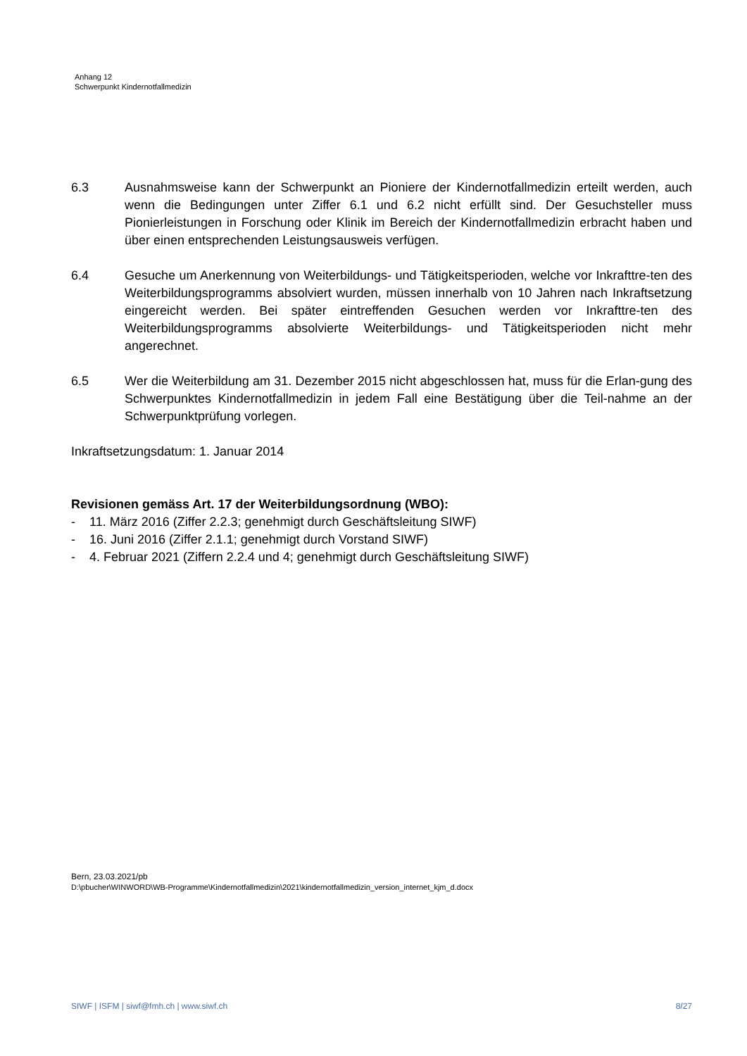Anhang 12
Schwerpunkt Kindernotfallmedizin
6.3 Ausnahmsweise kann der Schwerpunkt an Pioniere der Kindernotfallmedizin erteilt werden, auch wenn die Bedingungen unter Ziffer 6.1 und 6.2 nicht erfüllt sind. Der Gesuchsteller muss Pionierleistungen in Forschung oder Klinik im Bereich der Kindernotfallmedizin erbracht haben und über einen entsprechenden Leistungsausweis verfügen.
6.4 Gesuche um Anerkennung von Weiterbildungs- und Tätigkeitsperioden, welche vor Inkrafttre-ten des Weiterbildungsprogramms absolviert wurden, müssen innerhalb von 10 Jahren nach Inkraftsetzung eingereicht werden. Bei später eintreffenden Gesuchen werden vor Inkrafttre-ten des Weiterbildungsprogramms absolvierte Weiterbildungs- und Tätigkeitsperioden nicht mehr angerechnet.
6.5 Wer die Weiterbildung am 31. Dezember 2015 nicht abgeschlossen hat, muss für die Erlan-gung des Schwerpunktes Kindernotfallmedizin in jedem Fall eine Bestätigung über die Teil-nahme an der Schwerpunktprüfung vorlegen.
Inkraftsetzungsdatum: 1. Januar 2014
Revisionen gemäss Art. 17 der Weiterbildungsordnung (WBO):
- 11. März 2016 (Ziffer 2.2.3; genehmigt durch Geschäftsleitung SIWF)
- 16. Juni 2016 (Ziffer 2.1.1; genehmigt durch Vorstand SIWF)
- 4. Februar 2021 (Ziffern 2.2.4 und 4; genehmigt durch Geschäftsleitung SIWF)
Bern, 23.03.2021/pb
D:\pbucher\WINWORD\WB-Programme\Kindernotfallmedizin\2021\kindernotfallmedizin_version_internet_kjm_d.docx
SIWF | ISFM | siwf@fmh.ch | www.siwf.ch 8/27